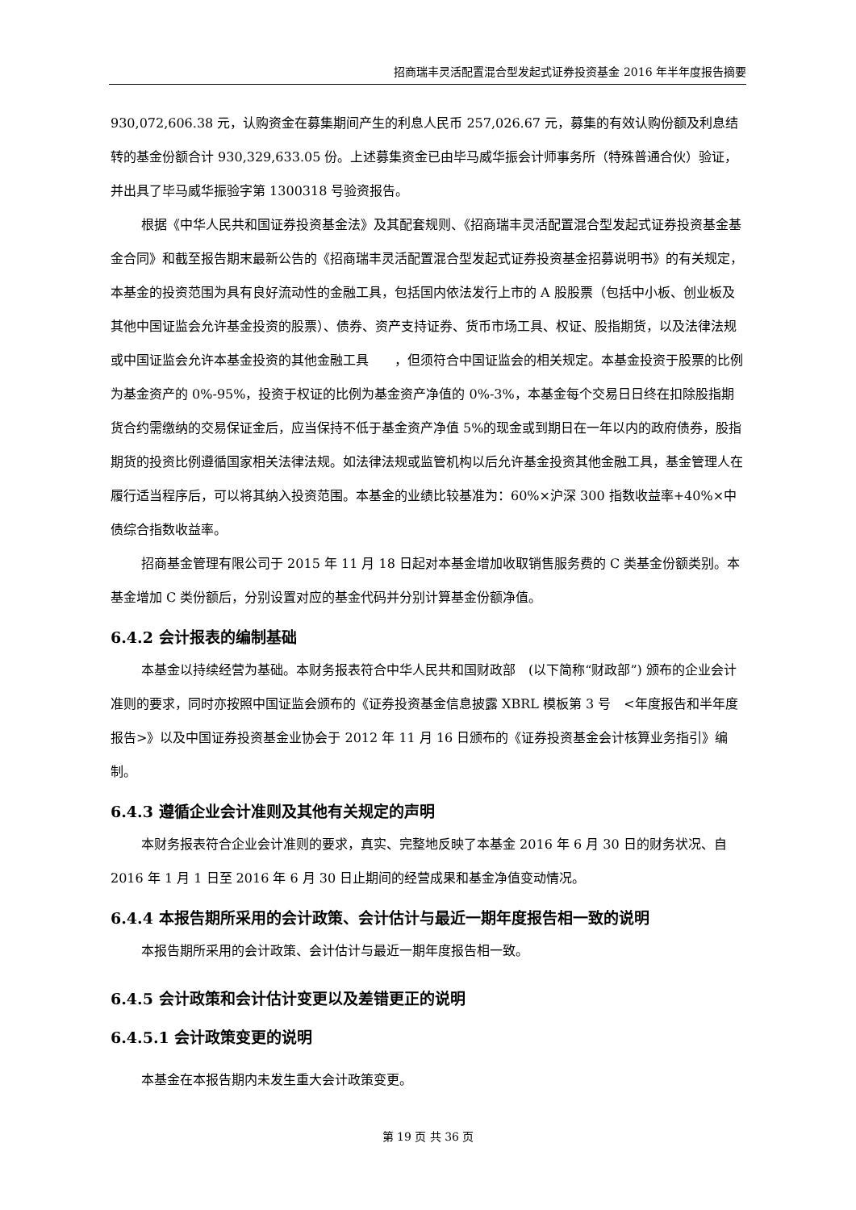招商瑞丰灵活配置混合型发起式证券投资基金 2016 年半年度报告摘要
930,072,606.38 元，认购资金在募集期间产生的利息人民币 257,026.67 元，募集的有效认购份额及利息结转的基金份额合计 930,329,633.05 份。上述募集资金已由毕马威华振会计师事务所（特殊普通合伙）验证，并出具了毕马威华振验字第 1300318 号验资报告。
根据《中华人民共和国证券投资基金法》及其配套规则、《招商瑞丰灵活配置混合型发起式证券投资基金基金合同》和截至报告期末最新公告的《招商瑞丰灵活配置混合型发起式证券投资基金招募说明书》的有关规定，本基金的投资范围为具有良好流动性的金融工具，包括国内依法发行上市的 A 股股票（包括中小板、创业板及其他中国证监会允许基金投资的股票）、债券、资产支持证券、货币市场工具、权证、股指期货，以及法律法规或中国证监会允许本基金投资的其他金融工具　　，但须符合中国证监会的相关规定。本基金投资于股票的比例为基金资产的 0%-95%，投资于权证的比例为基金资产净值的 0%-3%，本基金每个交易日日终在扣除股指期货合约需缴纳的交易保证金后，应当保持不低于基金资产净值 5%的现金或到期日在一年以内的政府债券，股指期货的投资比例遵循国家相关法律法规。如法律法规或监管机构以后允许基金投资其他金融工具，基金管理人在履行适当程序后，可以将其纳入投资范围。本基金的业绩比较基准为：60%×沪深 300 指数收益率+40%×中债综合指数收益率。
招商基金管理有限公司于 2015 年 11 月 18 日起对本基金增加收取销售服务费的 C 类基金份额类别。本基金增加 C 类份额后，分别设置对应的基金代码并分别计算基金份额净值。
6.4.2 会计报表的编制基础
本基金以持续经营为基础。本财务报表符合中华人民共和国财政部　(以下简称“财政部”) 颁布的企业会计准则的要求，同时亦按照中国证监会颁布的《证券投资基金信息披露 XBRL 模板第 3 号　<年度报告和半年度报告>》以及中国证券投资基金业协会于 2012 年 11 月 16 日颁布的《证券投资基金会计核算业务指引》编制。
6.4.3 遵循企业会计准则及其他有关规定的声明
本财务报表符合企业会计准则的要求，真实、完整地反映了本基金 2016 年 6 月 30 日的财务状况、自 2016 年 1 月 1 日至 2016 年 6 月 30 日止期间的经营成果和基金净值变动情况。
6.4.4 本报告期所采用的会计政策、会计估计与最近一期年度报告相一致的说明
本报告期所采用的会计政策、会计估计与最近一期年度报告相一致。
6.4.5 会计政策和会计估计变更以及差错更正的说明
6.4.5.1 会计政策变更的说明
本基金在本报告期内未发生重大会计政策变更。
第 19 页 共 36 页